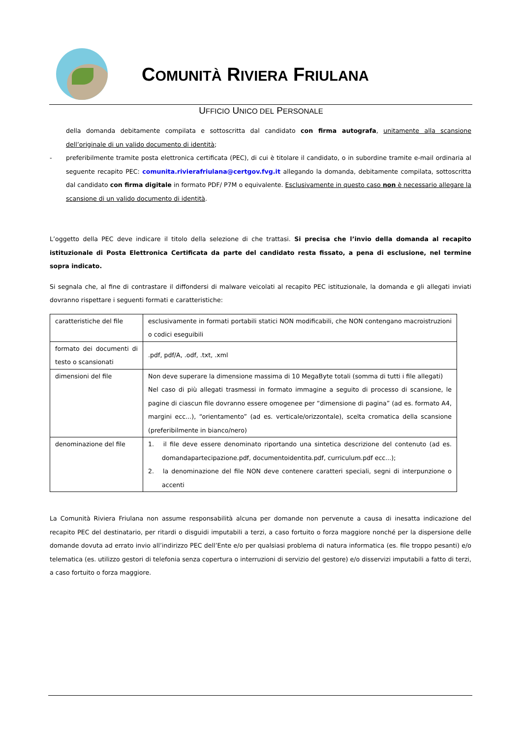COMUNITÀ RIVIERA FRIULANA
UFFICIO UNICO DEL PERSONALE
della domanda debitamente compilata e sottoscritta dal candidato con firma autografa, unitamente alla scansione dell’originale di un valido documento di identità;
- preferibilmente tramite posta elettronica certificata (PEC), di cui è titolare il candidato, o in subordine tramite e-mail ordinaria al seguente recapito PEC: comunita.rivierafriulana@certgov.fvg.it allegando la domanda, debitamente compilata, sottoscritta dal candidato con firma digitale in formato PDF/ P7M o equivalente. Esclusivamente in questo caso non è necessario allegare la scansione di un valido documento di identità.
L’oggetto della PEC deve indicare il titolo della selezione di che trattasi. Si precisa che l’invio della domanda al recapito istituzionale di Posta Elettronica Certificata da parte del candidato resta fissato, a pena di esclusione, nel termine sopra indicato.
Si segnala che, al fine di contrastare il diffondersi di malware veicolati al recapito PEC istituzionale, la domanda e gli allegati inviati dovranno rispettare i seguenti formati e caratteristiche:
| caratteristiche del file | esclusivamente in formati portabili statici NON modificabili, che NON contengano macroistruzioni o codici eseguibili |
| formato dei documenti di testo o scansionati | .pdf, pdf/A, .odf, .txt, .xml |
| dimensioni del file | Non deve superare la dimensione massima di 10 MegaByte totali (somma di tutti i file allegati) Nel caso di più allegati trasmessi in formato immagine a seguito di processo di scansione, le pagine di ciascun file dovranno essere omogenee per “dimensione di pagina” (ad es. formato A4, margini ecc...), “orientamento” (ad es. verticale/orizzontale), scelta cromatica della scansione (preferibilmente in bianco/nero) |
| denominazione del file | 1. il file deve essere denominato riportando una sintetica descrizione del contenuto (ad es. domandapartecipazione.pdf, documentoidentita.pdf, curriculum.pdf ecc...); 2. la denominazione del file NON deve contenere caratteri speciali, segni di interpunzione o accenti |
La Comunità Riviera Friulana non assume responsabilità alcuna per domande non pervenute a causa di inesatta indicazione del recapito PEC del destinatario, per ritardi o disguidi imputabili a terzi, a caso fortuito o forza maggiore nonché per la dispersione delle domande dovuta ad errato invio all’indirizzo PEC dell’Ente e/o per qualsiasi problema di natura informatica (es. file troppo pesanti) e/o telematica (es. utilizzo gestori di telefonia senza copertura o interruzioni di servizio del gestore) e/o disservizi imputabili a fatto di terzi, a caso fortuito o forza maggiore.